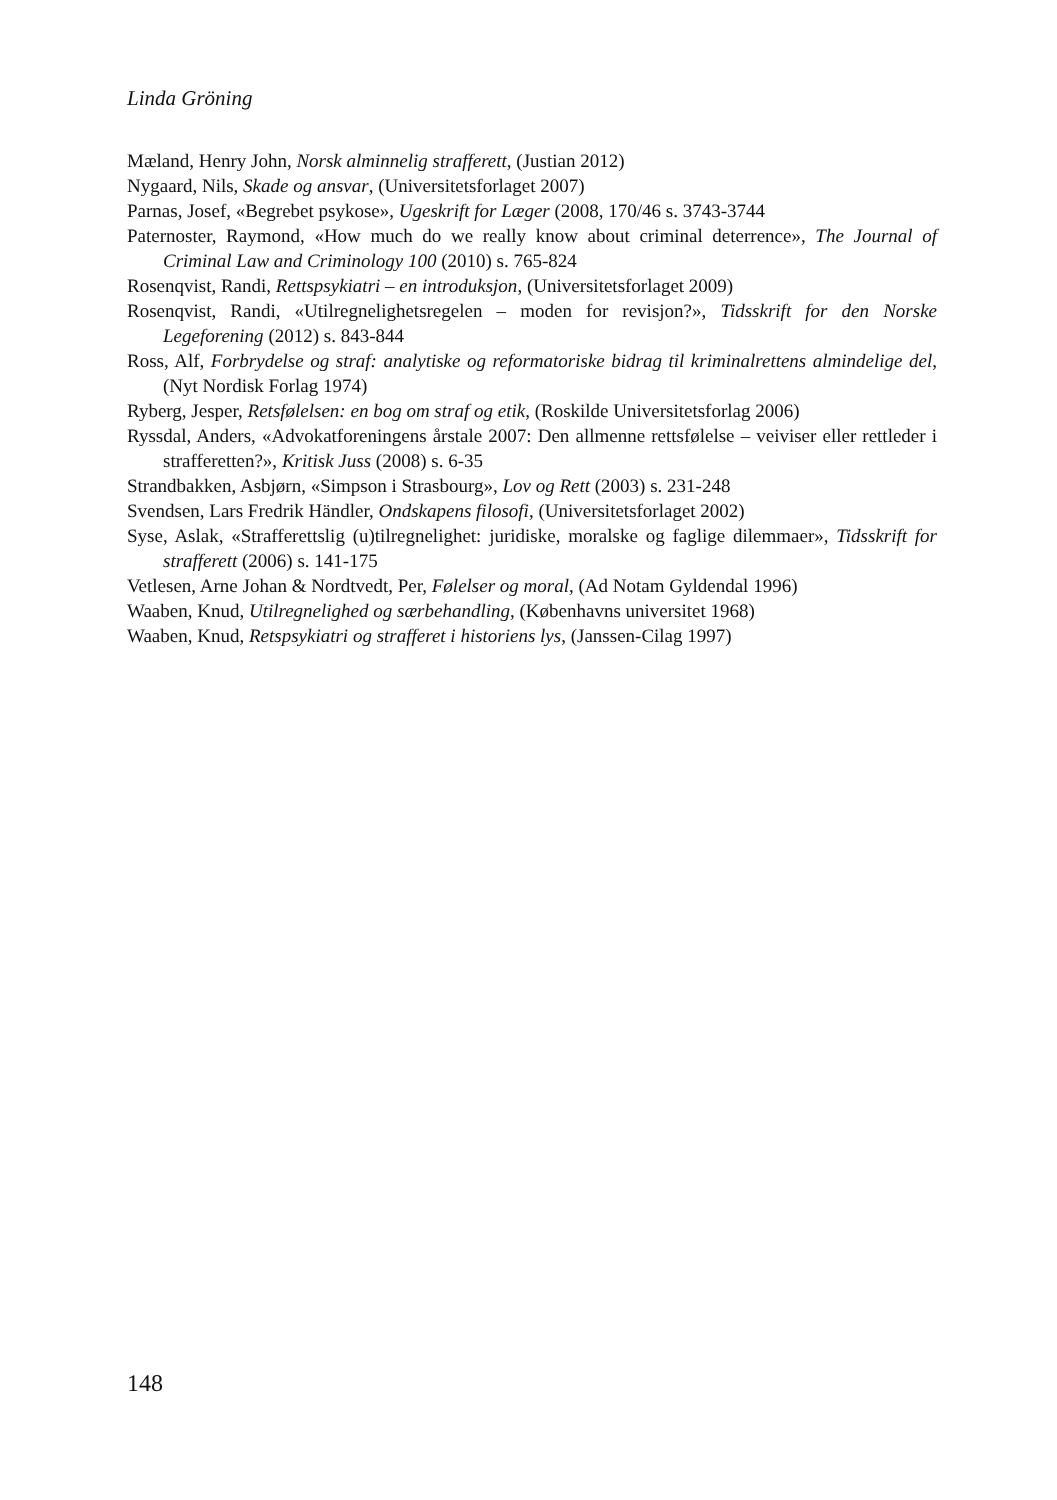Linda Gröning
Mæland, Henry John, Norsk alminnelig strafferett, (Justian 2012)
Nygaard, Nils, Skade og ansvar, (Universitetsforlaget 2007)
Parnas, Josef, «Begrebet psykose», Ugeskrift for Læger (2008, 170/46 s. 3743-3744
Paternoster, Raymond, «How much do we really know about criminal deterrence», The Journal of Criminal Law and Criminology 100 (2010) s. 765-824
Rosenqvist, Randi, Rettspsykiatri – en introduksjon, (Universitetsforlaget 2009)
Rosenqvist, Randi, «Utilregnelighetsregelen – moden for revisjon?», Tidsskrift for den Norske Legeforening (2012) s. 843-844
Ross, Alf, Forbrydelse og straf: analytiske og reformatoriske bidrag til kriminalrettens alminde­lige del, (Nyt Nordisk Forlag 1974)
Ryberg, Jesper, Retsfølelsen: en bog om straf og etik, (Roskilde Universitetsforlag 2006)
Ryssdal, Anders, «Advokatforeningens årstale 2007: Den allmenne rettsfølelse – veiviser eller rettleder i strafferetten?», Kritisk Juss (2008) s. 6-35
Strandbakken, Asbjørn, «Simpson i Strasbourg», Lov og Rett (2003) s. 231-248
Svendsen, Lars Fredrik Händler, Ondskapens filosofi, (Universitetsforlaget 2002)
Syse, Aslak, «Strafferettslig (u)tilregnelighet: juridiske, moralske og faglige dilemmaer», Tids­skrift for strafferett (2006) s. 141-175
Vetlesen, Arne Johan & Nordtvedt, Per, Følelser og moral, (Ad Notam Gyldendal 1996)
Waaben, Knud, Utilregnelighed og særbehandling, (Københavns universitet 1968)
Waaben, Knud, Retspsykiatri og strafferet i historiens lys, (Janssen-Cilag 1997)
148